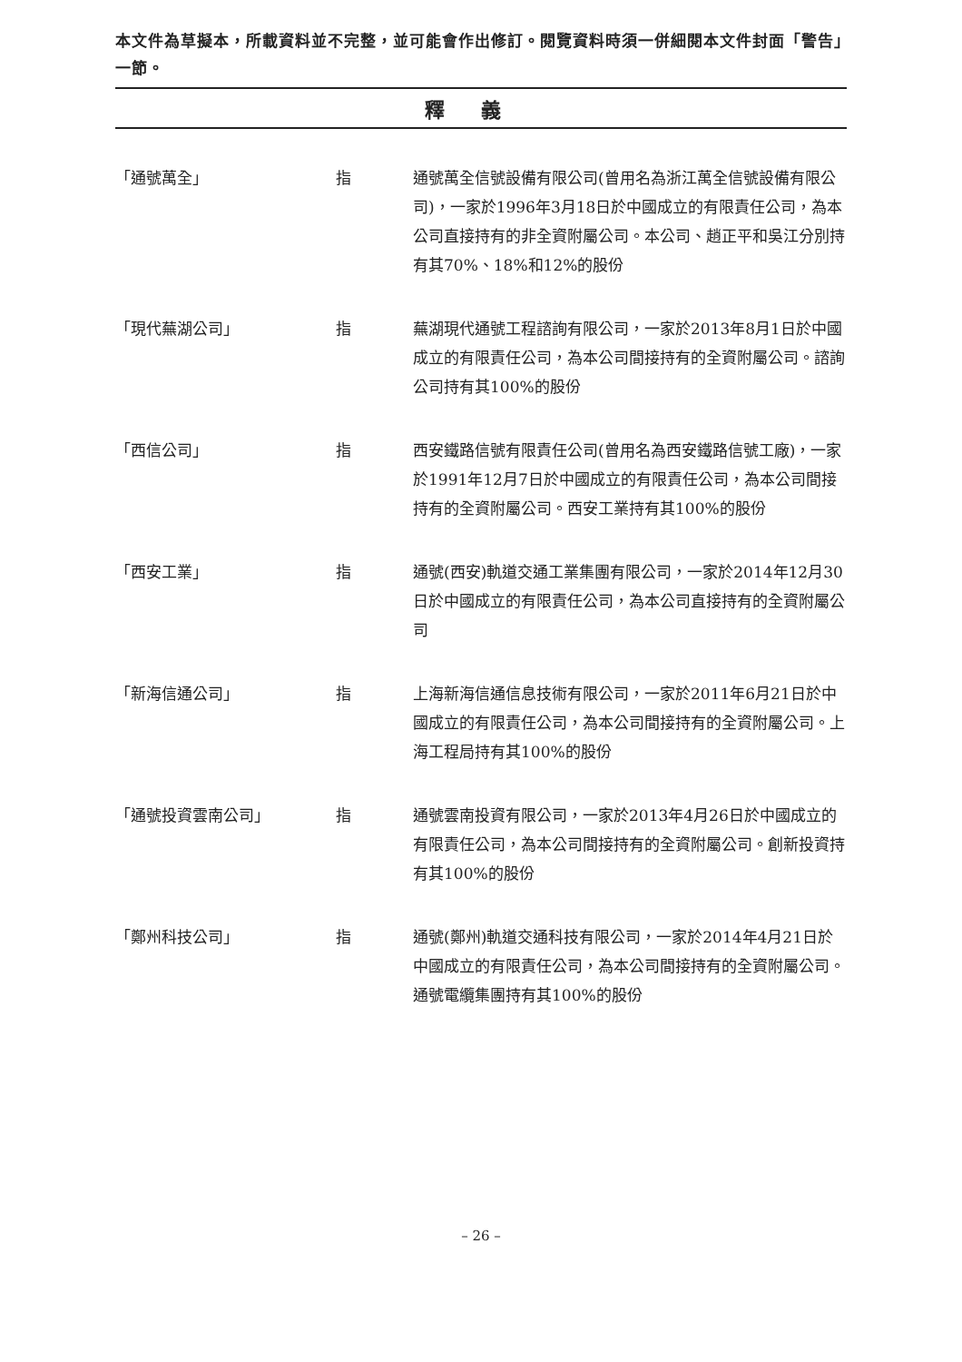本文件為草擬本，所載資料並不完整，並可能會作出修訂。閱覽資料時須一併細閱本文件封面「警告」一節。
釋義
「通號萬全」 指 通號萬全信號設備有限公司(曾用名為浙江萬全信號設備有限公司)，一家於1996年3月18日於中國成立的有限責任公司，為本公司直接持有的非全資附屬公司。本公司、趙正平和吳江分別持有其70%、18%和12%的股份
「現代蕪湖公司」 指 蕪湖現代通號工程諮詢有限公司，一家於2013年8月1日於中國成立的有限責任公司，為本公司間接持有的全資附屬公司。諮詢公司持有其100%的股份
「西信公司」 指 西安鐵路信號有限責任公司(曾用名為西安鐵路信號工廠)，一家於1991年12月7日於中國成立的有限責任公司，為本公司間接持有的全資附屬公司。西安工業持有其100%的股份
「西安工業」 指 通號(西安)軌道交通工業集團有限公司，一家於2014年12月30日於中國成立的有限責任公司，為本公司直接持有的全資附屬公司
「新海信通公司」 指 上海新海信通信息技術有限公司，一家於2011年6月21日於中國成立的有限責任公司，為本公司間接持有的全資附屬公司。上海工程局持有其100%的股份
「通號投資雲南公司」 指 通號雲南投資有限公司，一家於2013年4月26日於中國成立的有限責任公司，為本公司間接持有的全資附屬公司。創新投資持有其100%的股份
「鄭州科技公司」 指 通號(鄭州)軌道交通科技有限公司，一家於2014年4月21日於中國成立的有限責任公司，為本公司間接持有的全資附屬公司。通號電纜集團持有其100%的股份
– 26 –